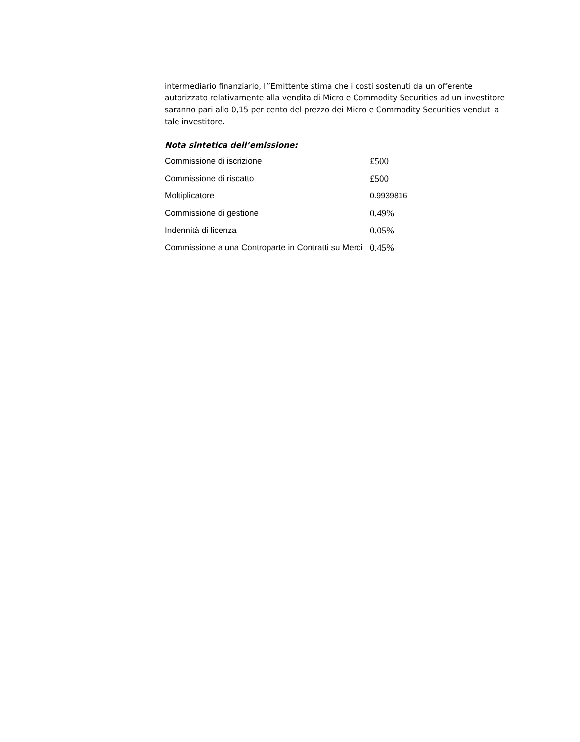intermediario finanziario, l’’Emittente stima che i costi sostenuti da un offerente autorizzato relativamente alla vendita di Micro e Commodity Securities ad un investitore saranno pari allo 0,15 per cento del prezzo dei Micro e Commodity Securities venduti a tale investitore.
Nota sintetica dell’emissione:
| Commissione di iscrizione | £500 |
| Commissione di riscatto | £500 |
| Moltiplicatore | 0.9939816 |
| Commissione di gestione | 0.49% |
| Indennità di licenza | 0.05% |
| Commissione a una Controparte in Contratti su Merci | 0.45% |